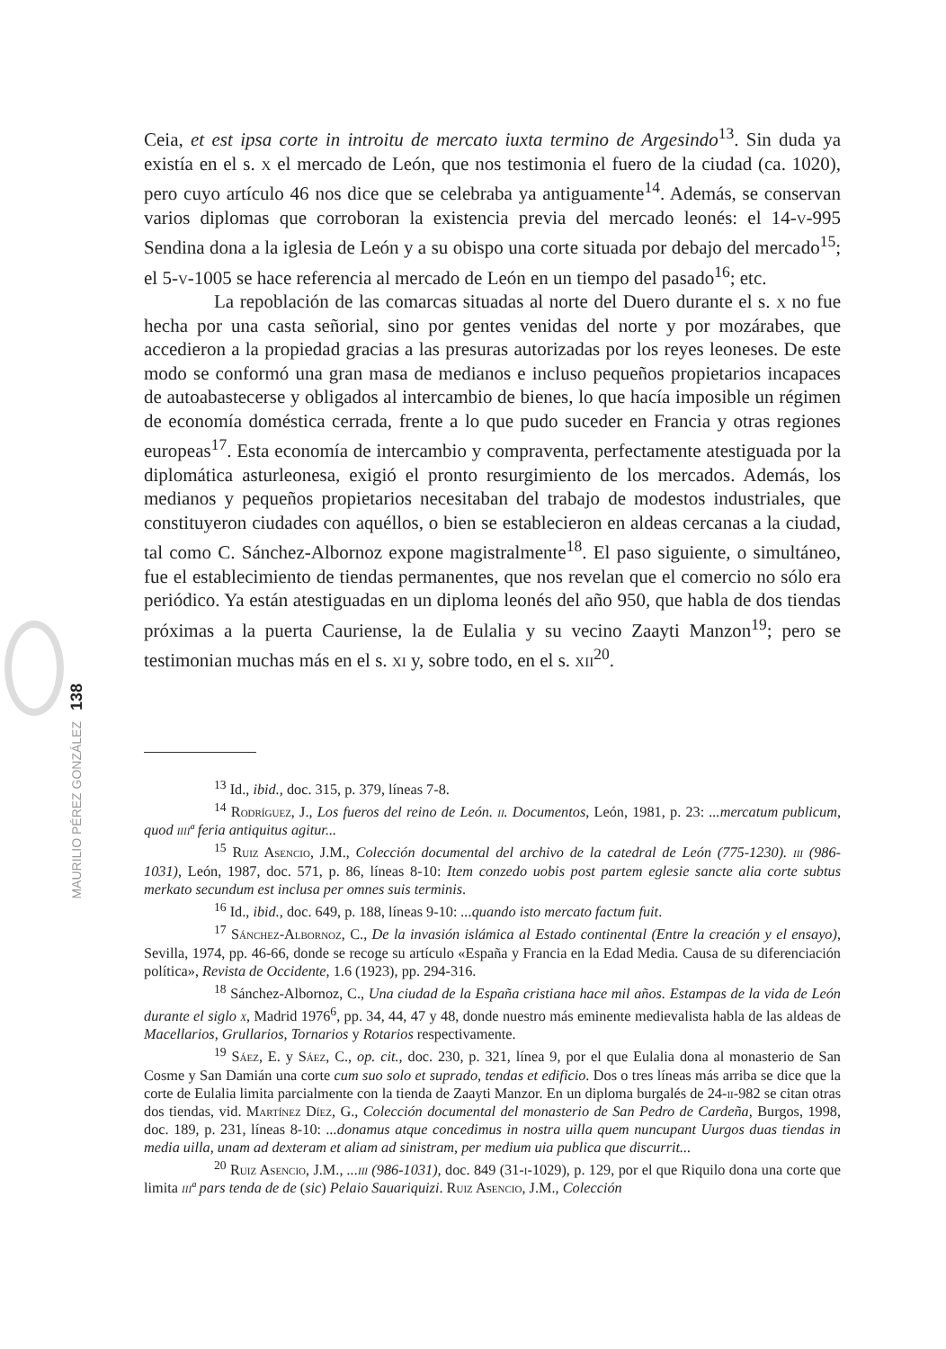Ceia, et est ipsa corte in introitu de mercato iuxta termino de Argesindo<sup>13</sup>. Sin duda ya existía en el s. x el mercado de León, que nos testimonia el fuero de la ciudad (ca. 1020), pero cuyo artículo 46 nos dice que se celebraba ya antiguamente<sup>14</sup>. Además, se conservan varios diplomas que corroboran la existencia previa del mercado leonés: el 14-v-995 Sendina dona a la iglesia de León y a su obispo una corte situada por debajo del mercado<sup>15</sup>; el 5-v-1005 se hace referencia al mercado de León en un tiempo del pasado<sup>16</sup>; etc.
La repoblación de las comarcas situadas al norte del Duero durante el s. x no fue hecha por una casta señorial, sino por gentes venidas del norte y por mozárabes, que accedieron a la propiedad gracias a las presuras autorizadas por los reyes leoneses. De este modo se conformó una gran masa de medianos e incluso pequeños propietarios incapaces de autoabastecerse y obligados al intercambio de bienes, lo que hacía imposible un régimen de economía doméstica cerrada, frente a lo que pudo suceder en Francia y otras regiones europeas<sup>17</sup>. Esta economía de intercambio y compraventa, perfectamente atestiguada por la diplomática asturleonesa, exigió el pronto resurgimiento de los mercados. Además, los medianos y pequeños propietarios necesitaban del trabajo de modestos industriales, que constituyeron ciudades con aquéllos, o bien se establecieron en aldeas cercanas a la ciudad, tal como C. Sánchez-Albornoz expone magistralmente<sup>18</sup>. El paso siguiente, o simultáneo, fue el establecimiento de tiendas permanentes, que nos revelan que el comercio no sólo era periódico. Ya están atestiguadas en un diploma leonés del año 950, que habla de dos tiendas próximas a la puerta Cauriense, la de Eulalia y su vecino Zaayti Manzon<sup>19</sup>; pero se testimonian muchas más en el s. xi y, sobre todo, en el s. xii<sup>20</sup>.
<sup>13</sup> Id., ibid., doc. 315, p. 379, líneas 7-8.
<sup>14</sup> Rodríguez, J., Los fueros del reino de León. ii. Documentos, León, 1981, p. 23: ...mercatum publicum, quod iiiiª feria antiquitus agitur...
<sup>15</sup> Ruiz Asencio, J.M., Colección documental del archivo de la catedral de León (775-1230). iii (986-1031), León, 1987, doc. 571, p. 86, líneas 8-10: Item conzedo uobis post partem eglesie sancte alia corte subtus merkato secundum est inclusa per omnes suis terminis.
<sup>16</sup> Id., ibid., doc. 649, p. 188, líneas 9-10: ...quando isto mercato factum fuit.
<sup>17</sup> Sánchez-Albornoz, C., De la invasión islámica al Estado continental (Entre la creación y el ensayo), Sevilla, 1974, pp. 46-66, donde se recoge su artículo «España y Francia en la Edad Media. Causa de su diferenciación política», Revista de Occidente, 1.6 (1923), pp. 294-316.
<sup>18</sup> Sánchez-Albornoz, C., Una ciudad de la España cristiana hace mil años. Estampas de la vida de León durante el siglo x, Madrid 1976<sup>6</sup>, pp. 34, 44, 47 y 48, donde nuestro más eminente medievalista habla de las aldeas de Macellarios, Grullarios, Tornarios y Rotarios respectivamente.
<sup>19</sup> Sáez, E. y Sáez, C., op. cit., doc. 230, p. 321, línea 9, por el que Eulalia dona al monasterio de San Cosme y San Damián una corte cum suo solo et suprado, tendas et edificio. Dos o tres líneas más arriba se dice que la corte de Eulalia limita parcialmente con la tienda de Zaayti Manzor. En un diploma burgalés de 24-ii-982 se citan otras dos tiendas, vid. Martínez Díez, G., Colección documental del monasterio de San Pedro de Cardeña, Burgos, 1998, doc. 189, p. 231, líneas 8-10: ...donamus atque concedimus in nostra uilla quem nuncupant Uurgos duas tiendas in media uilla, unam ad dexteram et aliam ad sinistram, per medium uia publica que discurrit...
<sup>20</sup> Ruiz Asencio, J.M., ...iii (986-1031), doc. 849 (31-i-1029), p. 129, por el que Riquilo dona una corte que limita iiiª pars tenda de de (sic) Pelaio Sauariquizi. Ruiz Asencio, J.M., Colección
138
MAURILIO PÉREZ GONZÁLEZ